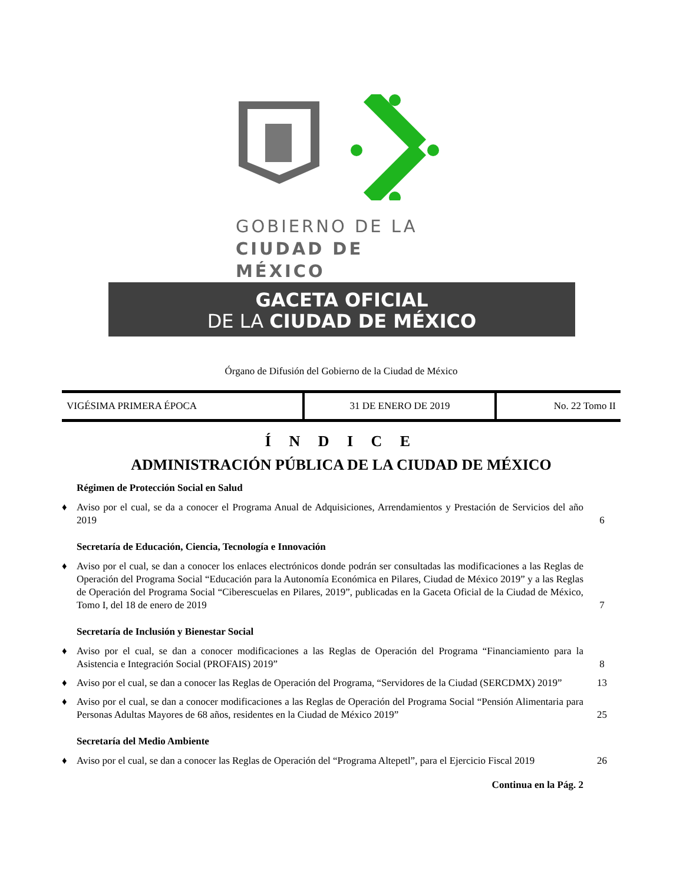GOBIERNO DE LA
CIUDAD DE MÉXICO
GACETA OFICIAL
DE LA CIUDAD DE MÉXICO
Órgano de Difusión del Gobierno de la Ciudad de México
| VIGÉSIMA PRIMERA ÉPOCA | 31 DE ENERO DE 2019 | No. 22 Tomo II |
Í N D I C E
ADMINISTRACIÓN PÚBLICA DE LA CIUDAD DE MÉXICO
Régimen de Protección Social en Salud
| ♦ | Aviso por el cual, se da a conocer el Programa Anual de Adquisiciones, Arrendamientos y Prestación de Servicios del año 2019 | 6 |
Secretaría de Educación, Ciencia, Tecnología e Innovación
| ♦ | Aviso por el cual, se dan a conocer los enlaces electrónicos donde podrán ser consultadas las modificaciones a las Reglas de Operación del Programa Social “Educación para la Autonomía Económica en Pilares, Ciudad de México 2019” y a las Reglas de Operación del Programa Social “Ciberescuelas en Pilares, 2019”, publicadas en la Gaceta Oficial de la Ciudad de México, Tomo I, del 18 de enero de 2019 | 7 |
Secretaría de Inclusión y Bienestar Social
| ♦ | Aviso por el cual, se dan a conocer modificaciones a las Reglas de Operación del Programa “Financiamiento para la Asistencia e Integración Social (PROFAIS) 2019” | 8 |
| ♦ | Aviso por el cual, se dan a conocer las Reglas de Operación del Programa, “Servidores de la Ciudad (SERCDMX) 2019” | 13 |
| ♦ | Aviso por el cual, se dan a conocer modificaciones a las Reglas de Operación del Programa Social “Pensión Alimentaria para Personas Adultas Mayores de 68 años, residentes en la Ciudad de México 2019” | 25 |
Secretaría del Medio Ambiente
| ♦ | Aviso por el cual, se dan a conocer las Reglas de Operación del “Programa Altepetl”, para el Ejercicio Fiscal 2019 | 26 |
Continua en la Pág. 2